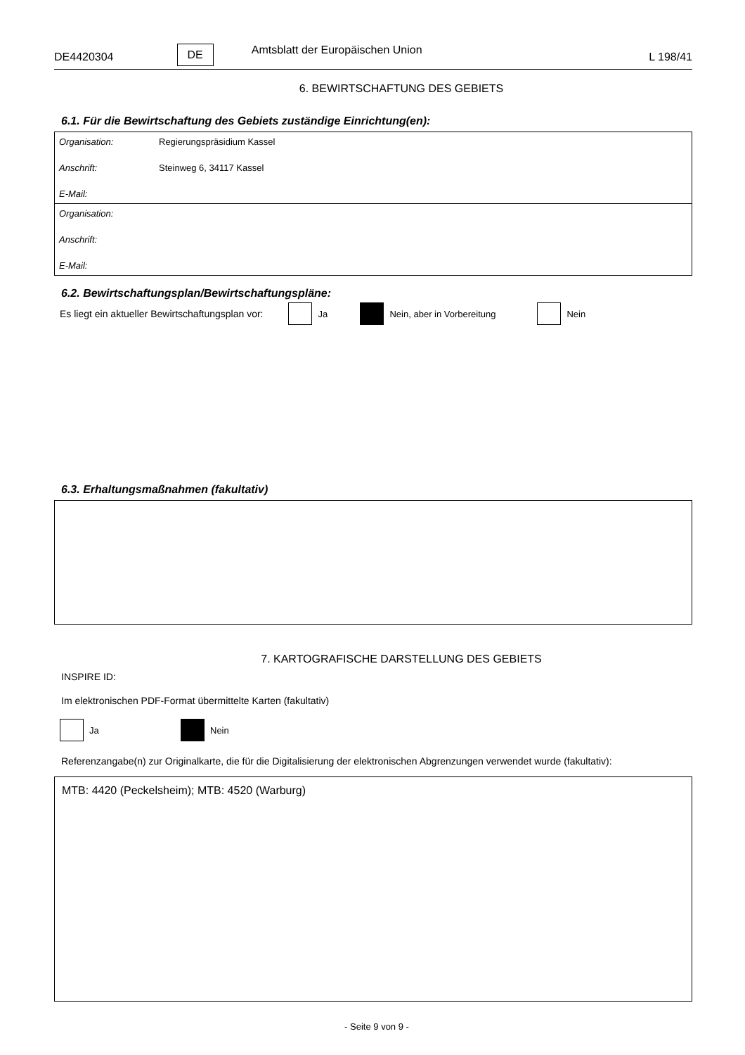DE4420304 DE Amtsblatt der Europäischen Union L 198/41
6. BEWIRTSCHAFTUNG DES GEBIETS
6.1. Für die Bewirtschaftung des Gebiets zuständige Einrichtung(en):
| Organisation: | Regierungspräsidium Kassel |
| Anschrift: | Steinweg 6, 34117 Kassel |
| E-Mail: | |
| Organisation: | |
| Anschrift: | |
| E-Mail: | |
6.2. Bewirtschaftungsplan/Bewirtschaftungspläne:
Es liegt ein aktueller Bewirtschaftungsplan vor: Ja Nein, aber in Vorbereitung Nein
6.3. Erhaltungsmaßnahmen (fakultativ)
7. KARTOGRAFISCHE DARSTELLUNG DES GEBIETS
INSPIRE ID:
Im elektronischen PDF-Format übermittelte Karten (fakultativ)
Ja Nein
Referenzangabe(n) zur Originalkarte, die für die Digitalisierung der elektronischen Abgrenzungen verwendet wurde (fakultativ):
MTB: 4420 (Peckelsheim); MTB: 4520 (Warburg)
- Seite 9 von 9 -